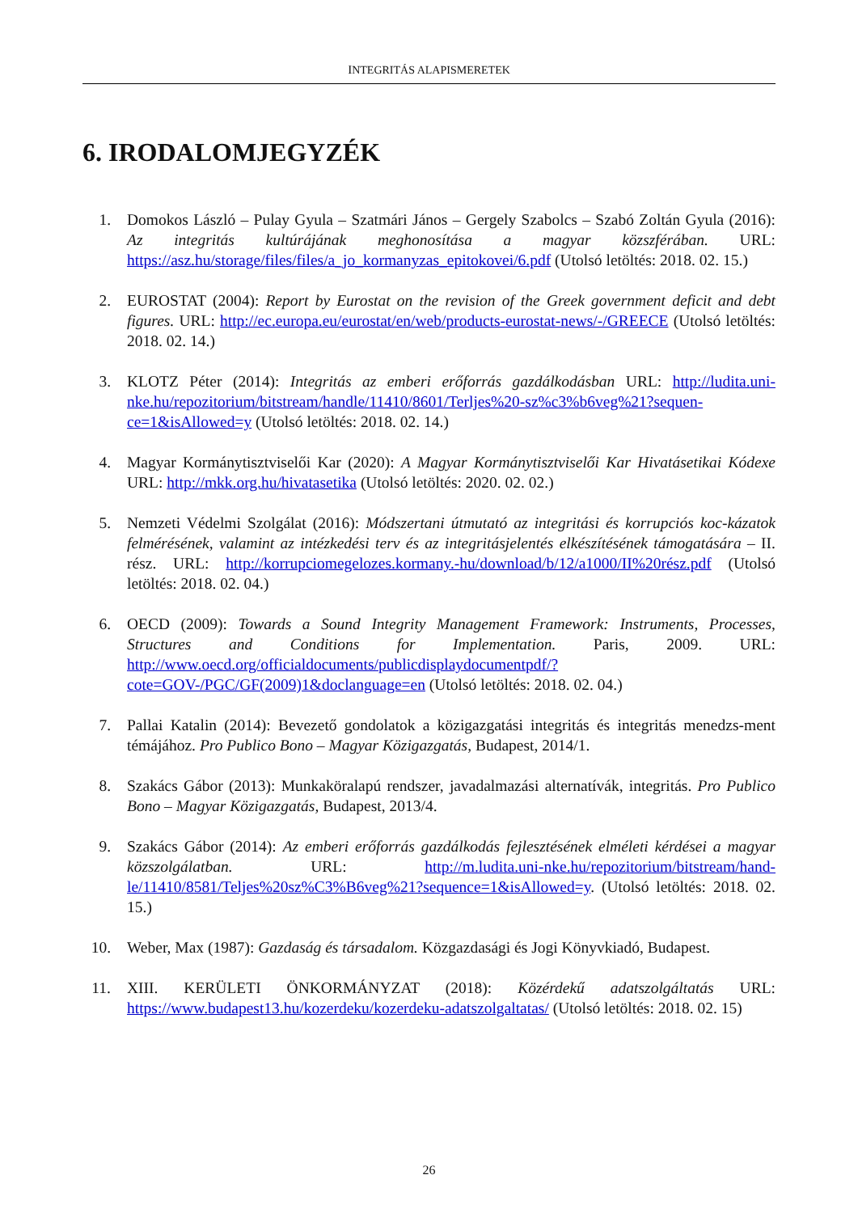INTEGRITÁS ALAPISMERETEK
6. IRODALOMJEGYZÉK
1. Domokos László – Pulay Gyula – Szatmári János – Gergely Szabolcs – Szabó Zoltán Gyula (2016): Az integritás kultúrájának meghonosítása a magyar közszférában. URL: https://asz.hu/storage/files/files/a_jo_kormanyzas_epitokovei/6.pdf (Utolsó letöltés: 2018. 02. 15.)
2. EUROSTAT (2004): Report by Eurostat on the revision of the Greek government deficit and debt figures. URL: http://ec.europa.eu/eurostat/en/web/products-eurostat-news/-/GREECE (Utolsó letöltés: 2018. 02. 14.)
3. KLOTZ Péter (2014): Integritás az emberi erőforrás gazdálkodásban URL: http://ludita.uni-nke.hu/repozitorium/bitstream/handle/11410/8601/Terljes%20-sz%c3%b6veg%21?sequen-ce=1&isAllowed=y (Utolsó letöltés: 2018. 02. 14.)
4. Magyar Kormánytisztviselői Kar (2020): A Magyar Kormánytisztviselői Kar Hivatásetikai Kódexe URL: http://mkk.org.hu/hivatasetika (Utolsó letöltés: 2020. 02. 02.)
5. Nemzeti Védelmi Szolgálat (2016): Módszertani útmutató az integritási és korrupciós koc-kázatok felmérésének, valamint az intézkedési terv és az integritásjelentés elkészítésének támogatására – II. rész. URL: http://korrupciomegelozes.kormany.-hu/download/b/12/a1000/II%20rész.pdf (Utolsó letöltés: 2018. 02. 04.)
6. OECD (2009): Towards a Sound Integrity Management Framework: Instruments, Processes, Structures and Conditions for Implementation. Paris, 2009. URL: http://www.oecd.org/officialdocuments/publicdisplaydocumentpdf/?cote=GOV-/PGC/GF(2009)1&doclanguage=en (Utolsó letöltés: 2018. 02. 04.)
7. Pallai Katalin (2014): Bevezető gondolatok a közigazgatási integritás és integritás menedzs-ment témájához. Pro Publico Bono – Magyar Közigazgatás, Budapest, 2014/1.
8. Szakács Gábor (2013): Munkaköralapú rendszer, javadalmazási alternatívák, integritás. Pro Publico Bono – Magyar Közigazgatás, Budapest, 2013/4.
9. Szakács Gábor (2014): Az emberi erőforrás gazdálkodás fejlesztésének elméleti kérdései a magyar közszolgálatban. URL: http://m.ludita.uni-nke.hu/repozitorium/bitstream/hand-le/11410/8581/Teljes%20sz%C3%B6veg%21?sequence=1&isAllowed=y. (Utolsó letöltés: 2018. 02. 15.)
10. Weber, Max (1987): Gazdaság és társadalom. Közgazdasági és Jogi Könyvkiadó, Budapest.
11. XIII. KERÜLETI ÖNKORMÁNYZAT (2018): Közérdekű adatszolgáltatás URL: https://www.budapest13.hu/kozerdeku/kozerdeku-adatszolgaltatas/ (Utolsó letöltés: 2018. 02. 15)
26